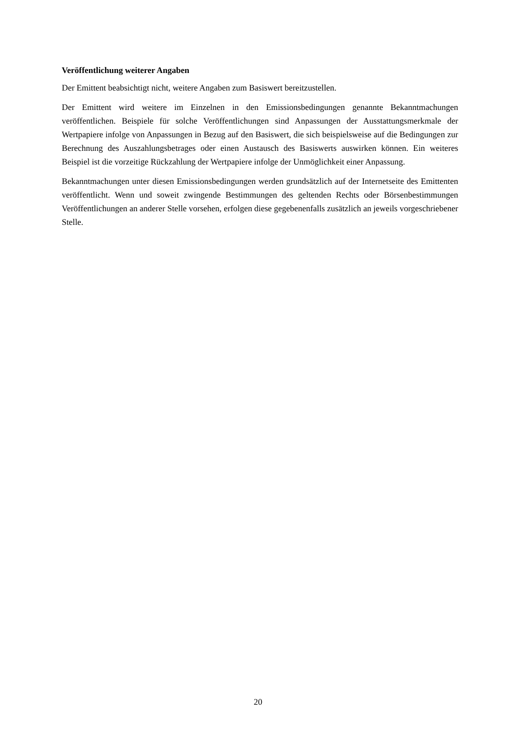Veröffentlichung weiterer Angaben
Der Emittent beabsichtigt nicht, weitere Angaben zum Basiswert bereitzustellen.
Der Emittent wird weitere im Einzelnen in den Emissionsbedingungen genannte Bekanntmachungen veröffentlichen. Beispiele für solche Veröffentlichungen sind Anpassungen der Ausstattungsmerkmale der Wertpapiere infolge von Anpassungen in Bezug auf den Basiswert, die sich beispielsweise auf die Bedingungen zur Berechnung des Auszahlungsbetrages oder einen Austausch des Basiswerts auswirken können. Ein weiteres Beispiel ist die vorzeitige Rückzahlung der Wertpapiere infolge der Unmöglichkeit einer Anpassung.
Bekanntmachungen unter diesen Emissionsbedingungen werden grundsätzlich auf der Internetseite des Emittenten veröffentlicht. Wenn und soweit zwingende Bestimmungen des geltenden Rechts oder Börsenbestimmungen Veröffentlichungen an anderer Stelle vorsehen, erfolgen diese gegebenenfalls zusätzlich an jeweils vorgeschriebener Stelle.
20